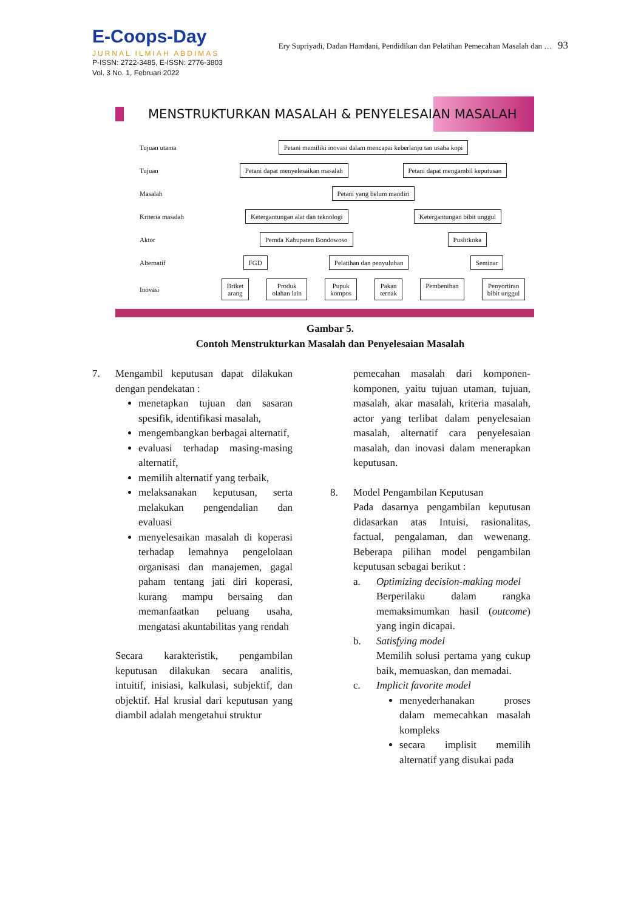E-Coops-Day
JURNAL ILMIAH ABDIMAS
P-ISSN: 2722-3485, E-ISSN: 2776-3803
Vol. 3 No. 1, Februari 2022
Ery Supriyadi, Dadan Hamdani, Pendidikan dan Pelatihan Pemecahan Masalah dan … 93
MENSTRUKTURKAN MASALAH & PENYELESAIAN MASALAH
Tujuan utama
Petani memiliki inovasi dalam mencapai keberlanju tan usaha kopi
Tujuan
Petani dapat menyelesaikan masalah
Petani dapat mengambil keputusan
Masalah
Petani yang belum mandiri
Kriteria masalah
Ketergantungan alat dan teknologi
Ketergantungan bibit unggul
Aktor
Pemda Kabupaten Bondowoso Puslitkoka
Alternatif
FGD Pelatihan dan penyuluhan Seminar
Inovasi
Briket
arang
Produk
olahan lain
Pupuk
kompos
Pakan
ternak
Pembenihan Penyortiran
bibit unggul
Gambar 5.
Contoh Menstrukturkan Masalah dan Penyelesaian Masalah
7. Mengambil keputusan dapat dilakukan dengan pendekatan :
menetapkan tujuan dan sasaran spesifik, identifikasi masalah,
mengembangkan berbagai alternatif,
evaluasi terhadap masing-masing alternatif,
memilih alternatif yang terbaik,
melaksanakan keputusan, serta melakukan pengendalian dan evaluasi
menyelesaikan masalah di koperasi terhadap lemahnya pengelolaan organisasi dan manajemen, gagal paham tentang jati diri koperasi, kurang mampu bersaing dan memanfaatkan peluang usaha, mengatasi akuntabilitas yang rendah
Secara karakteristik, pengambilan keputusan dilakukan secara analitis, intuitif, inisiasi, kalkulasi, subjektif, dan objektif. Hal krusial dari keputusan yang diambil adalah mengetahui struktur
pemecahan masalah dari komponen-komponen, yaitu tujuan utaman, tujuan, masalah, akar masalah, kriteria masalah, actor yang terlibat dalam penyelesaian masalah, alternatif cara penyelesaian masalah, dan inovasi dalam menerapkan keputusan.
8. Model Pengambilan Keputusan
Pada dasarnya pengambilan keputusan didasarkan atas Intuisi, rasionalitas, factual, pengalaman, dan wewenang. Beberapa pilihan model pengambilan keputusan sebagai berikut :
a. Optimizing decision-making model
Berperilaku dalam rangka memaksimumkan hasil (outcome) yang ingin dicapai.
b. Satisfying model
Memilih solusi pertama yang cukup baik, memuaskan, dan memadai.
c. Implicit favorite model
menyederhanakan proses dalam memecahkan masalah kompleks
secara implisit memilih alternatif yang disukai pada